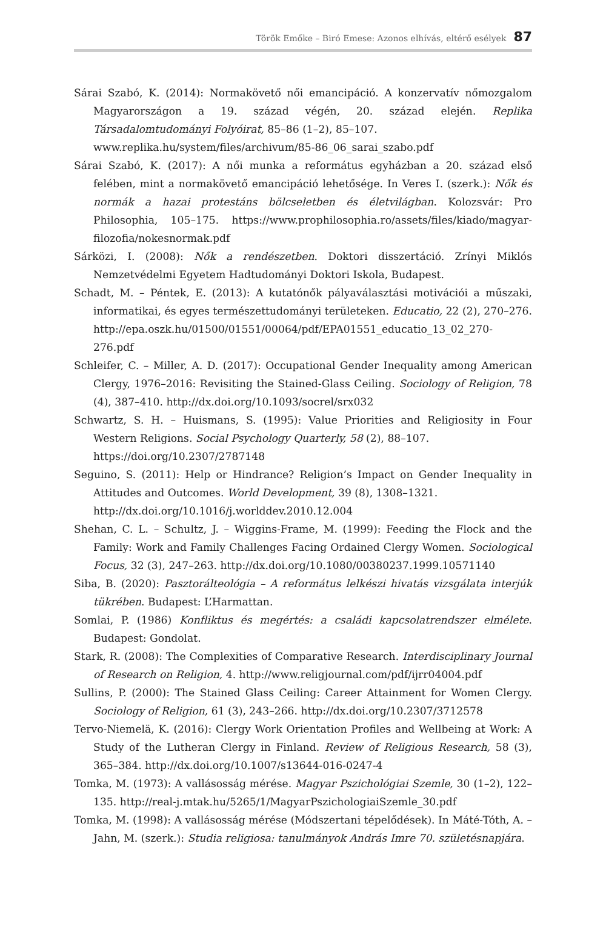Török Emőke – Biró Emese: Azonos elhívás, eltérő esélyek 87
Sárai Szabó, K. (2014): Normakövető női emancipáció. A konzervatív nőmozgalom Magyarországon a 19. század végén, 20. század elején. Replika Társadalomtudományi Folyóirat, 85–86 (1–2), 85–107.
www.replika.hu/system/files/archivum/85-86_06_sarai_szabo.pdf
Sárai Szabó, K. (2017): A női munka a református egyházban a 20. század első felében, mint a normakövető emancipáció lehetősége. In Veres I. (szerk.): Nők és normák a hazai protestáns bölcseletben és életvilágban. Kolozsvár: Pro Philosophia, 105–175. https://www.prophilosophia.ro/assets/files/kiado/magyar-filozofia/nokesnormak.pdf
Sárközi, I. (2008): Nők a rendészetben. Doktori disszertáció. Zrínyi Miklós Nemzetvédelmi Egyetem Hadtudományi Doktori Iskola, Budapest.
Schadt, M. – Péntek, E. (2013): A kutatónők pályaválasztási motivációi a műszaki, informatikai, és egyes természettudományi területeken. Educatio, 22 (2), 270–276. http://epa.oszk.hu/01500/01551/00064/pdf/EPA01551_educatio_13_02_270-276.pdf
Schleifer, C. – Miller, A. D. (2017): Occupational Gender Inequality among American Clergy, 1976–2016: Revisiting the Stained-Glass Ceiling. Sociology of Religion, 78 (4), 387–410. http://dx.doi.org/10.1093/socrel/srx032
Schwartz, S. H. – Huismans, S. (1995): Value Priorities and Religiosity in Four Western Religions. Social Psychology Quarterly, 58 (2), 88–107.
https://doi.org/10.2307/2787148
Seguino, S. (2011): Help or Hindrance? Religion’s Impact on Gender Inequality in Attitudes and Outcomes. World Development, 39 (8), 1308–1321.
http://dx.doi.org/10.1016/j.worlddev.2010.12.004
Shehan, C. L. – Schultz, J. – Wiggins-Frame, M. (1999): Feeding the Flock and the Family: Work and Family Challenges Facing Ordained Clergy Women. Sociological Focus, 32 (3), 247–263. http://dx.doi.org/10.1080/00380237.1999.10571140
Siba, B. (2020): Pasztorálteológia – A református lelkészi hivatás vizsgálata interjúk tükrében. Budapest: L’Harmattan.
Somlai, P. (1986) Konfliktus és megértés: a családi kapcsolatrendszer elmélete. Budapest: Gondolat.
Stark, R. (2008): The Complexities of Comparative Research. Interdisciplinary Journal of Research on Religion, 4. http://www.religjournal.com/pdf/ijrr04004.pdf
Sullins, P. (2000): The Stained Glass Ceiling: Career Attainment for Women Clergy. Sociology of Religion, 61 (3), 243–266. http://dx.doi.org/10.2307/3712578
Tervo-Niemelä, K. (2016): Clergy Work Orientation Profiles and Wellbeing at Work: A Study of the Lutheran Clergy in Finland. Review of Religious Research, 58 (3), 365–384. http://dx.doi.org/10.1007/s13644-016-0247-4
Tomka, M. (1973): A vallásosság mérése. Magyar Pszichológiai Szemle, 30 (1–2), 122–135. http://real-j.mtak.hu/5265/1/MagyarPszichologiaiSzemle_30.pdf
Tomka, M. (1998): A vallásosság mérése (Módszertani tépelődések). In Máté-Tóth, A. – Jahn, M. (szerk.): Studia religiosa: tanulmányok András Imre 70. születésnapjára.